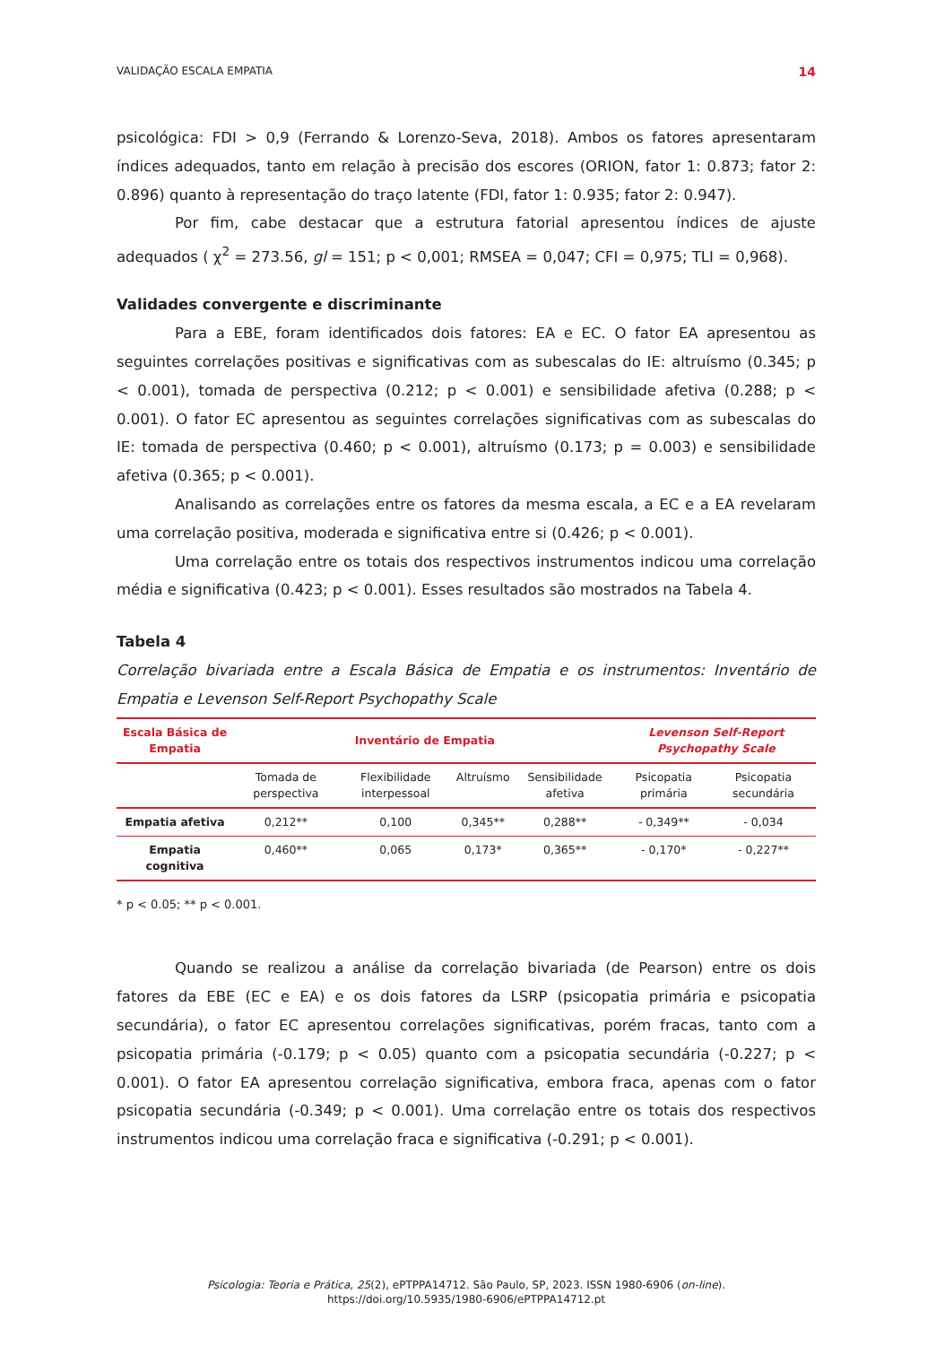VALIDAÇÃO ESCALA EMPATIA 14
psicológica: FDI > 0,9 (Ferrando & Lorenzo-Seva, 2018). Ambos os fatores apresentaram índices adequados, tanto em relação à precisão dos escores (ORION, fator 1: 0.873; fator 2: 0.896) quanto à representação do traço latente (FDI, fator 1: 0.935; fator 2: 0.947).
Por fim, cabe destacar que a estrutura fatorial apresentou índices de ajuste adequados ( χ<sup>2</sup> = 273.56, gl = 151; p < 0,001; RMSEA = 0,047; CFI = 0,975; TLI = 0,968).
Validades convergente e discriminante
Para a EBE, foram identificados dois fatores: EA e EC. O fator EA apresentou as seguintes correlações positivas e significativas com as subescalas do IE: altruísmo (0.345; p < 0.001), tomada de perspectiva (0.212; p < 0.001) e sensibilidade afetiva (0.288; p < 0.001). O fator EC apresentou as seguintes correlações significativas com as subescalas do IE: tomada de perspectiva (0.460; p < 0.001), altruísmo (0.173; p = 0.003) e sensibilidade afetiva (0.365; p < 0.001).
Analisando as correlações entre os fatores da mesma escala, a EC e a EA revelaram uma correlação positiva, moderada e significativa entre si (0.426; p < 0.001).
Uma correlação entre os totais dos respectivos instrumentos indicou uma correlação média e significativa (0.423; p < 0.001). Esses resultados são mostrados na Tabela 4.
Tabela 4
Correlação bivariada entre a Escala Básica de Empatia e os instrumentos: Inventário de Empatia e Levenson Self-Report Psychopathy Scale
| Escala Básica de Empatia | Inventário de Empatia | | | | Levenson Self-Report Psychopathy Scale | |
| --- | --- | --- | --- | --- | --- | --- |
| | Tomada de perspectiva | Flexibilidade interpessoal | Altruísmo | Sensibilidade afetiva | Psicopatia primária | Psicopatia secundária |
| Empatia afetiva | 0,212** | 0,100 | 0,345** | 0,288** | - 0,349** | - 0,034 |
| Empatia cognitiva | 0,460** | 0,065 | 0,173* | 0,365** | - 0,170* | - 0,227** |
* p < 0.05; ** p < 0.001.
Quando se realizou a análise da correlação bivariada (de Pearson) entre os dois fatores da EBE (EC e EA) e os dois fatores da LSRP (psicopatia primária e psicopatia secundária), o fator EC apresentou correlações significativas, porém fracas, tanto com a psicopatia primária (-0.179; p < 0.05) quanto com a psicopatia secundária (-0.227; p < 0.001). O fator EA apresentou correlação significativa, embora fraca, apenas com o fator psicopatia secundária (-0.349; p < 0.001). Uma correlação entre os totais dos respectivos instrumentos indicou uma correlação fraca e significativa (-0.291; p < 0.001).
Psicologia: Teoria e Prática, 25(2), ePTPPA14712. São Paulo, SP, 2023. ISSN 1980-6906 (on-line).
https://doi.org/10.5935/1980-6906/ePTPPA14712.pt